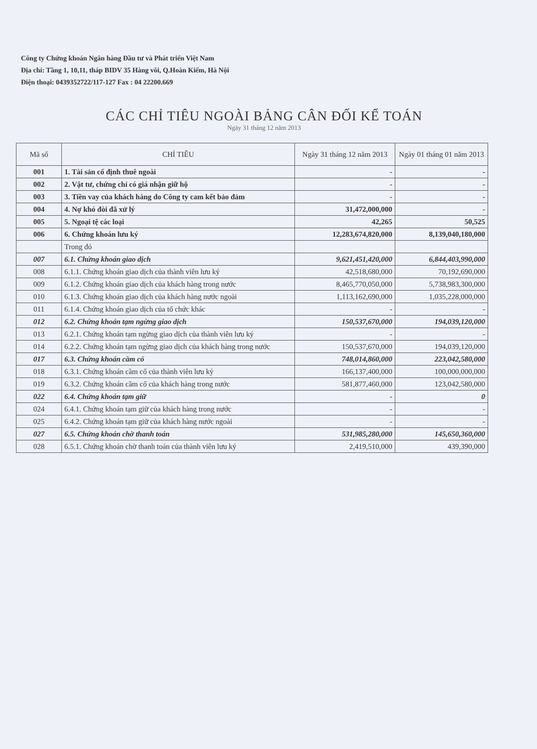Công ty Chứng khoán Ngân hàng Đầu tư và Phát triển Việt Nam
Địa chỉ: Tầng 1, 10,11, tháp BIDV 35 Hàng vôi, Q.Hoàn Kiếm, Hà Nội
Điện thoại: 0439352722/117-127 Fax : 04 22200.669
CÁC CHỈ TIÊU NGOÀI BẢNG CÂN ĐỐI KẾ TOÁN
Ngày 31 tháng 12 năm 2013
| Mã số | CHỈ TIÊU | Ngày 31 tháng 12 năm 2013 | Ngày 01 tháng 01 năm 2013 |
| --- | --- | --- | --- |
| 001 | 1. Tài sản cố định thuê ngoài | - | - |
| 002 | 2. Vật tư, chứng chỉ có giá nhận giữ hộ | - | - |
| 003 | 3. Tiền vay của khách hàng do Công ty cam kết bảo đảm | - | - |
| 004 | 4. Nợ khó đòi đã xử lý | 31,472,000,000 | - |
| 005 | 5. Ngoại tệ các loại | 42,265 | 50,525 |
| 006 | 6. Chứng khoán lưu ký | 12,283,674,820,000 | 8,139,040,180,000 |
| | Trong đó | | |
| 007 | 6.1. Chứng khoán giao dịch | 9,621,451,420,000 | 6,844,403,990,000 |
| 008 | 6.1.1. Chứng khoán giao dịch của thành viên lưu ký | 42,518,680,000 | 70,192,690,000 |
| 009 | 6.1.2. Chứng khoán giao dịch của khách hàng trong nước | 8,465,770,050,000 | 5,738,983,300,000 |
| 010 | 6.1.3. Chứng khoán giao dịch của khách hàng nước ngoài | 1,113,162,690,000 | 1,035,228,000,000 |
| 011 | 6.1.4. Chứng khoán giao dịch của tổ chức khác | - | - |
| 012 | 6.2. Chứng khoán tạm ngừng giao dịch | 150,537,670,000 | 194,039,120,000 |
| 013 | 6.2.1. Chứng khoán tạm ngừng giao dịch của thành viên lưu ký | - | - |
| 014 | 6.2.2. Chứng khoán tạm ngừng giao dịch của khách hàng trong nước | 150,537,670,000 | 194,039,120,000 |
| 017 | 6.3. Chứng khoán cầm cố | 748,014,860,000 | 223,042,580,000 |
| 018 | 6.3.1. Chứng khoán cầm cố của thành viên lưu ký | 166,137,400,000 | 100,000,000,000 |
| 019 | 6.3.2. Chứng khoán cầm cố của khách hàng trong nước | 581,877,460,000 | 123,042,580,000 |
| 022 | 6.4. Chứng khoán tạm giữ | - | 0 |
| 024 | 6.4.1. Chứng khoán tạm giữ của khách hàng trong nước | - | - |
| 025 | 6.4.2. Chứng khoán tạm giữ của khách hàng nước ngoài | - | - |
| 027 | 6.5. Chứng khoán chờ thanh toán | 531,985,280,000 | 145,650,360,000 |
| 028 | 6.5.1. Chứng khoán chờ thanh toán của thành viên lưu ký | 2,419,510,000 | 439,390,000 |